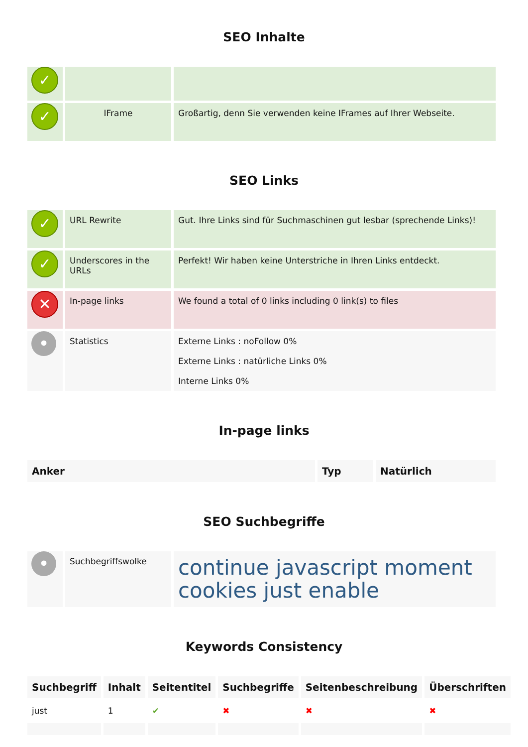SEO Inhalte
| ✓ | | |
| ✓ | IFrame | Großartig, denn Sie verwenden keine IFrames auf Ihrer Webseite. |
SEO Links
| ✓ | URL Rewrite | Gut. Ihre Links sind für Suchmaschinen gut lesbar (sprechende Links)! |
| ✓ | Underscores in the URLs | Perfekt! Wir haben keine Unterstriche in Ihren Links entdeckt. |
| ✕ | In-page links | We found a total of 0 links including 0 link(s) to files |
| • | Statistics | Externe Links : noFollow 0% Externe Links : natürliche Links 0% Interne Links 0% |
In-page links
| Anker | Typ | Natürlich |
| --- | --- | --- |
SEO Suchbegriffe
| • | Suchbegriffswolke | continue javascript moment cookies just enable |
Keywords Consistency
| Suchbegriff | Inhalt | Seitentitel | Suchbegriffe | Seitenbeschreibung | Überschriften |
| --- | --- | --- | --- | --- | --- |
| just | 1 | ✔ | ✖ | ✖ | ✖ |